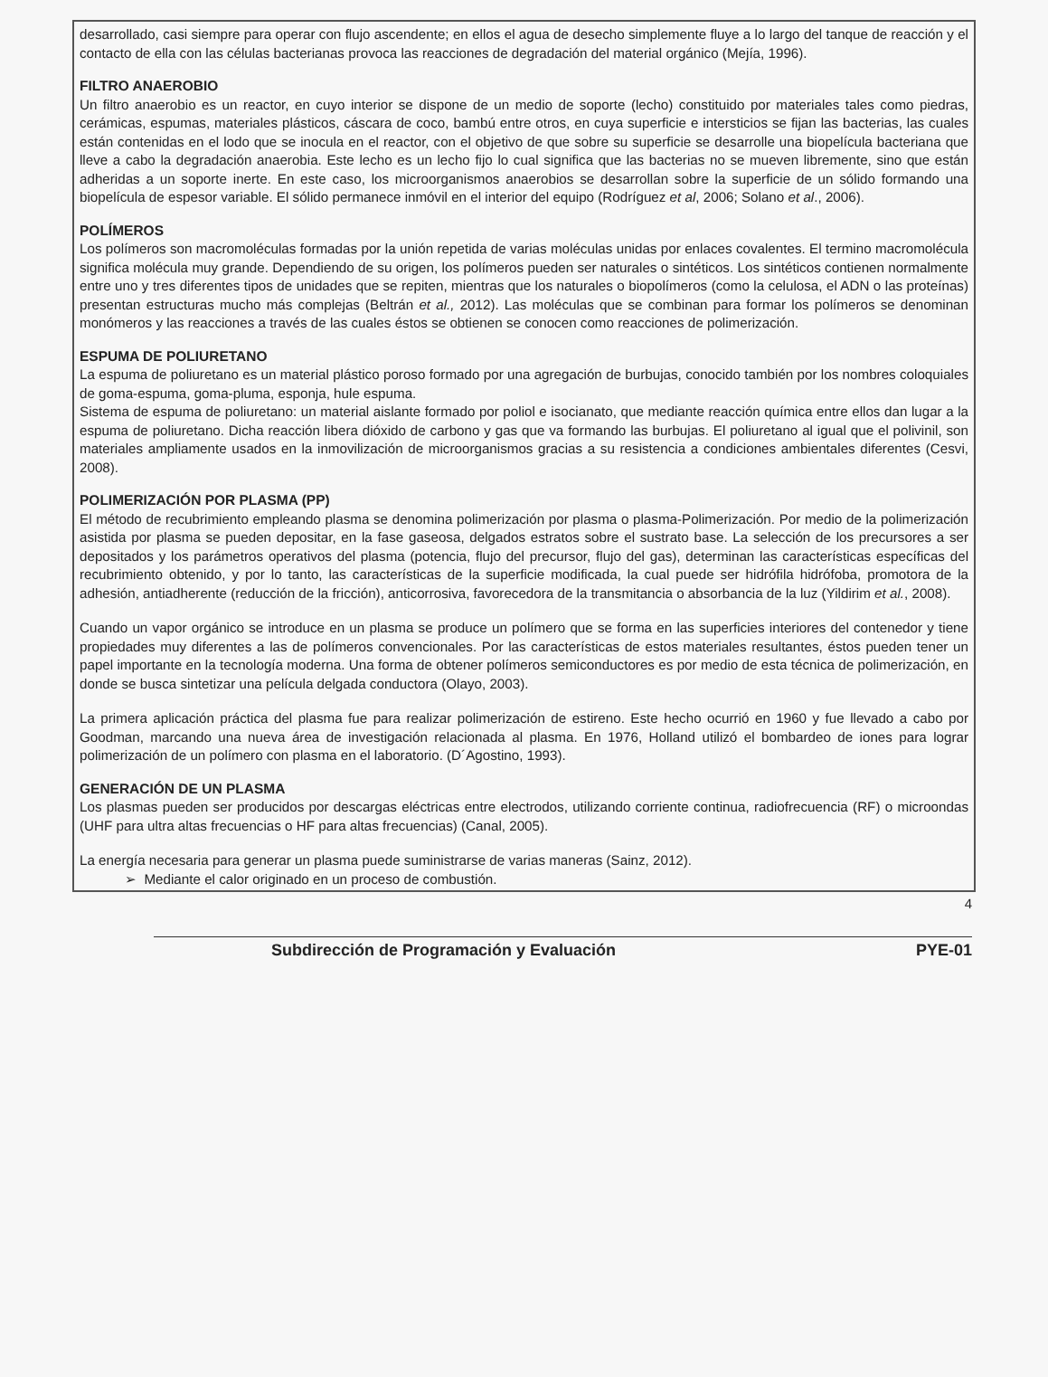desarrollado, casi siempre para operar con flujo ascendente; en ellos el agua de desecho simplemente fluye a lo largo del tanque de reacción y el contacto de ella con las células bacterianas provoca las reacciones de degradación del material orgánico (Mejía, 1996).
FILTRO ANAEROBIO
Un filtro anaerobio es un reactor, en cuyo interior se dispone de un medio de soporte (lecho) constituido por materiales tales como piedras, cerámicas, espumas, materiales plásticos, cáscara de coco, bambú entre otros, en cuya superficie e intersticios se fijan las bacterias, las cuales están contenidas en el lodo que se inocula en el reactor, con el objetivo de que sobre su superficie se desarrolle una biopelícula bacteriana que lleve a cabo la degradación anaerobia. Este lecho es un lecho fijo lo cual significa que las bacterias no se mueven libremente, sino que están adheridas a un soporte inerte. En este caso, los microorganismos anaerobios se desarrollan sobre la superficie de un sólido formando una biopelícula de espesor variable. El sólido permanece inmóvil en el interior del equipo (Rodríguez et al, 2006; Solano et al., 2006).
POLÍMEROS
Los polímeros son macromoléculas formadas por la unión repetida de varias moléculas unidas por enlaces covalentes. El termino macromolécula significa molécula muy grande. Dependiendo de su origen, los polímeros pueden ser naturales o sintéticos. Los sintéticos contienen normalmente entre uno y tres diferentes tipos de unidades que se repiten, mientras que los naturales o biopolímeros (como la celulosa, el ADN o las proteínas) presentan estructuras mucho más complejas (Beltrán et al., 2012). Las moléculas que se combinan para formar los polímeros se denominan monómeros y las reacciones a través de las cuales éstos se obtienen se conocen como reacciones de polimerización.
ESPUMA DE POLIURETANO
La espuma de poliuretano es un material plástico poroso formado por una agregación de burbujas, conocido también por los nombres coloquiales de goma-espuma, goma-pluma, esponja, hule espuma.
Sistema de espuma de poliuretano: un material aislante formado por poliol e isocianato, que mediante reacción química entre ellos dan lugar a la espuma de poliuretano. Dicha reacción libera dióxido de carbono y gas que va formando las burbujas. El poliuretano al igual que el polivinil, son materiales ampliamente usados en la inmovilización de microorganismos gracias a su resistencia a condiciones ambientales diferentes (Cesvi, 2008).
POLIMERIZACIÓN POR PLASMA (PP)
El método de recubrimiento empleando plasma se denomina polimerización por plasma o plasma-Polimerización. Por medio de la polimerización asistida por plasma se pueden depositar, en la fase gaseosa, delgados estratos sobre el sustrato base. La selección de los precursores a ser depositados y los parámetros operativos del plasma (potencia, flujo del precursor, flujo del gas), determinan las características específicas del recubrimiento obtenido, y por lo tanto, las características de la superficie modificada, la cual puede ser hidrófila hidrófoba, promotora de la adhesión, antiadherente (reducción de la fricción), anticorrosiva, favorecedora de la transmitancia o absorbancia de la luz (Yildirim et al., 2008).
Cuando un vapor orgánico se introduce en un plasma se produce un polímero que se forma en las superficies interiores del contenedor y tiene propiedades muy diferentes a las de polímeros convencionales. Por las características de estos materiales resultantes, éstos pueden tener un papel importante en la tecnología moderna. Una forma de obtener polímeros semiconductores es por medio de esta técnica de polimerización, en donde se busca sintetizar una película delgada conductora (Olayo, 2003).
La primera aplicación práctica del plasma fue para realizar polimerización de estireno. Este hecho ocurrió en 1960 y fue llevado a cabo por Goodman, marcando una nueva área de investigación relacionada al plasma. En 1976, Holland utilizó el bombardeo de iones para lograr polimerización de un polímero con plasma en el laboratorio. (D´Agostino, 1993).
GENERACIÓN DE UN PLASMA
Los plasmas pueden ser producidos por descargas eléctricas entre electrodos, utilizando corriente continua, radiofrecuencia (RF) o microondas (UHF para ultra altas frecuencias o HF para altas frecuencias) (Canal, 2005).
La energía necesaria para generar un plasma puede suministrarse de varias maneras (Sainz, 2012).
➢ Mediante el calor originado en un proceso de combustión.
4
Subdirección de Programación y Evaluación PYE-01